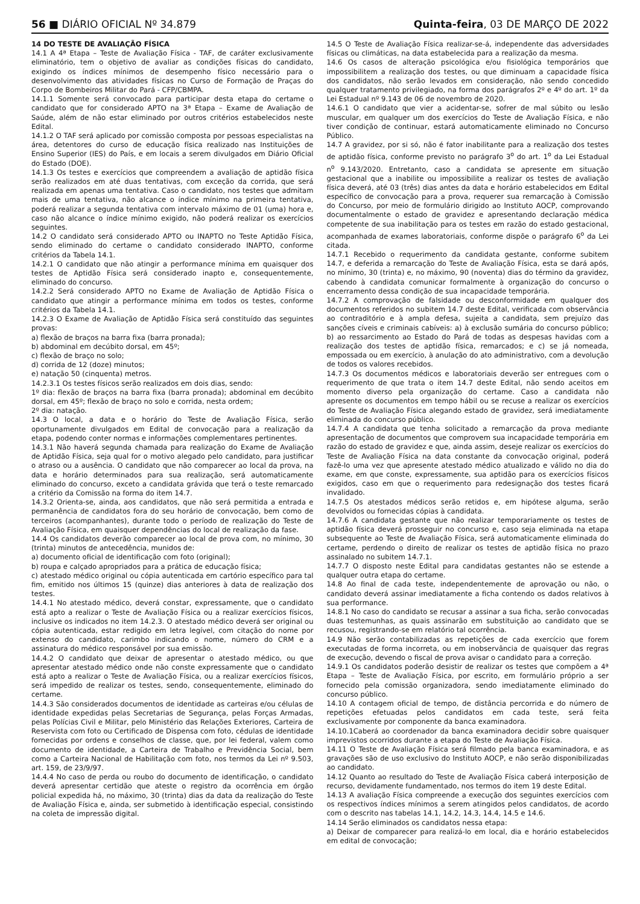56 ■ DIÁRIO OFICIAL Nº 34.879 Quinta-feira, 03 DE MARÇO DE 2022
14 DO TESTE DE AVALIAÇÃO FÍSICA
14.1 A 4ª Etapa – Teste de Avaliação Física - TAF, de caráter exclusivamente eliminatório, tem o objetivo de avaliar as condições físicas do candidato, exigindo os índices mínimos de desempenho físico necessário para o desenvolvimento das atividades físicas no Curso de Formação de Praças do Corpo de Bombeiros Militar do Pará - CFP/CBMPA.
14.1.1 Somente será convocado para participar desta etapa do certame o candidato que for considerado APTO na 3ª Etapa – Exame de Avaliação de Saúde, além de não estar eliminado por outros critérios estabelecidos neste Edital.
14.1.2 O TAF será aplicado por comissão composta por pessoas especialistas na área, detentores do curso de educação física realizado nas Instituições de Ensino Superior (IES) do País, e em locais a serem divulgados em Diário Oficial do Estado (DOE).
14.1.3 Os testes e exercícios que compreendem a avaliação de aptidão física serão realizados em até duas tentativas, com exceção da corrida, que será realizada em apenas uma tentativa. Caso o candidato, nos testes que admitam mais de uma tentativa, não alcance o índice mínimo na primeira tentativa, poderá realizar a segunda tentativa com intervalo máximo de 01 (uma) hora e, caso não alcance o índice mínimo exigido, não poderá realizar os exercícios seguintes.
14.2 O candidato será considerado APTO ou INAPTO no Teste Aptidão Física, sendo eliminado do certame o candidato considerado INAPTO, conforme critérios da Tabela 14.1.
14.2.1 O candidato que não atingir a performance mínima em quaisquer dos testes de Aptidão Física será considerado inapto e, consequentemente, eliminado do concurso.
14.2.2 Será considerado APTO no Exame de Avaliação de Aptidão Física o candidato que atingir a performance mínima em todos os testes, conforme critérios da Tabela 14.1.
14.2.3 O Exame de Avaliação de Aptidão Física será constituído das seguintes provas:
a) flexão de braços na barra fixa (barra pronada);
b) abdominal em decúbito dorsal, em 45º;
c) flexão de braço no solo;
d) corrida de 12 (doze) minutos;
e) natação 50 (cinquenta) metros.
14.2.3.1 Os testes físicos serão realizados em dois dias, sendo:
1º dia: flexão de braços na barra fixa (barra pronada); abdominal em decúbito dorsal, em 45º; flexão de braço no solo e corrida, nesta ordem;
2º dia: natação.
14.3 O local, a data e o horário do Teste de Avaliação Física, serão oportunamente divulgados em Edital de convocação para a realização da etapa, podendo conter normas e informações complementares pertinentes.
14.3.1 Não haverá segunda chamada para realização do Exame de Avaliação de Aptidão Física, seja qual for o motivo alegado pelo candidato, para justificar o atraso ou a ausência. O candidato que não comparecer ao local da prova, na data e horário determinados para sua realização, será automaticamente eliminado do concurso, exceto a candidata grávida que terá o teste remarcado a critério da Comissão na forma do item 14.7.
14.3.2 Orienta-se, ainda, aos candidatos, que não será permitida a entrada e permanência de candidatos fora do seu horário de convocação, bem como de terceiros (acompanhantes), durante todo o período de realização do Teste de Avaliação Física, em quaisquer dependências do local de realização da fase.
14.4 Os candidatos deverão comparecer ao local de prova com, no mínimo, 30 (trinta) minutos de antecedência, munidos de:
a) documento oficial de identificação com foto (original);
b) roupa e calçado apropriados para a prática de educação física;
c) atestado médico original ou cópia autenticada em cartório específico para tal fim, emitido nos últimos 15 (quinze) dias anteriores à data de realização dos testes.
14.4.1 No atestado médico, deverá constar, expressamente, que o candidato está apto a realizar o Teste de Avaliação Física ou a realizar exercícios físicos, inclusive os indicados no item 14.2.3. O atestado médico deverá ser original ou cópia autenticada, estar redigido em letra legível, com citação do nome por extenso do candidato, carimbo indicando o nome, número do CRM e a assinatura do médico responsável por sua emissão.
14.4.2 O candidato que deixar de apresentar o atestado médico, ou que apresentar atestado médico onde não conste expressamente que o candidato está apto a realizar o Teste de Avaliação Física, ou a realizar exercícios físicos, será impedido de realizar os testes, sendo, consequentemente, eliminado do certame.
14.4.3 São considerados documentos de identidade as carteiras e/ou células de identidade expedidas pelas Secretarias de Segurança, pelas Forças Armadas, pelas Polícias Civil e Militar, pelo Ministério das Relações Exteriores, Carteira de Reservista com foto ou Certificado de Dispensa com foto, cédulas de identidade fornecidas por ordens e conselhos de classe, que, por lei federal, valem como documento de identidade, a Carteira de Trabalho e Previdência Social, bem como a Carteira Nacional de Habilitação com foto, nos termos da Lei nº 9.503, art. 159, de 23/9/97.
14.4.4 No caso de perda ou roubo do documento de identificação, o candidato deverá apresentar certidão que ateste o registro da ocorrência em órgão policial expedida há, no máximo, 30 (trinta) dias da data da realização do Teste de Avaliação Física e, ainda, ser submetido à identificação especial, consistindo na coleta de impressão digital.
14.5 O Teste de Avaliação Física realizar-se-á, independente das adversidades físicas ou climáticas, na data estabelecida para a realização da mesma.
14.6 Os casos de alteração psicológica e/ou fisiológica temporários que impossibilitem a realização dos testes, ou que diminuam a capacidade física dos candidatos, não serão levados em consideração, não sendo concedido qualquer tratamento privilegiado, na forma dos parágrafos 2º e 4º do art. 1º da Lei Estadual nº 9.143 de 06 de novembro de 2020.
14.6.1 O candidato que vier a acidentar-se, sofrer de mal súbito ou lesão muscular, em qualquer um dos exercícios do Teste de Avaliação Física, e não tiver condição de continuar, estará automaticamente eliminado no Concurso Público.
14.7 A gravidez, por si só, não é fator inabilitante para a realização dos testes de aptidão física, conforme previsto no parágrafo 3<sup>o</sup> do art. 1<sup>o</sup> da Lei Estadual n<sup>o</sup> 9.143/2020. Entretanto, caso a candidata se apresente em situação gestacional que a inabilite ou impossibilite a realizar os testes de avaliação física deverá, até 03 (três) dias antes da data e horário estabelecidos em Edital específico de convocação para a prova, requerer sua remarcação à Comissão do Concurso, por meio de formulário dirigido ao Instituto AOCP, comprovando documentalmente o estado de gravidez e apresentando declaração médica competente de sua inabilitação para os testes em razão do estado gestacional, acompanhada de exames laboratoriais, conforme dispõe o parágrafo 6<sup>o</sup> da Lei citada.
14.7.1 Recebido o requerimento da candidata gestante, conforme subitem 14.7, e deferida a remarcação do Teste de Avaliação Física, esta se dará após, no mínimo, 30 (trinta) e, no máximo, 90 (noventa) dias do término da gravidez, cabendo à candidata comunicar formalmente à organização do concurso o encerramento dessa condição de sua incapacidade temporária.
14.7.2 A comprovação de falsidade ou desconformidade em qualquer dos documentos referidos no subitem 14.7 deste Edital, verificada com observância ao contraditório e à ampla defesa, sujeita a candidata, sem prejuízo das sanções cíveis e criminais cabíveis: a) à exclusão sumária do concurso público; b) ao ressarcimento ao Estado do Pará de todas as despesas havidas com a realização dos testes de aptidão física, remarcados; e c) se já nomeada, empossada ou em exercício, à anulação do ato administrativo, com a devolução de todos os valores recebidos.
14.7.3 Os documentos médicos e laboratoriais deverão ser entregues com o requerimento de que trata o item 14.7 deste Edital, não sendo aceitos em momento diverso pela organização do certame. Caso a candidata não apresente os documentos em tempo hábil ou se recuse a realizar os exercícios do Teste de Avaliação Física alegando estado de gravidez, será imediatamente eliminada do concurso público.
14.7.4 A candidata que tenha solicitado a remarcação da prova mediante apresentação de documentos que comprovem sua incapacidade temporária em razão do estado de gravidez e que, ainda assim, deseje realizar os exercícios do Teste de Avaliação Física na data constante da convocação original, poderá fazê-lo uma vez que apresente atestado médico atualizado e válido no dia do exame, em que conste, expressamente, sua aptidão para os exercícios físicos exigidos, caso em que o requerimento para redesignação dos testes ficará invalidado.
14.7.5 Os atestados médicos serão retidos e, em hipótese alguma, serão devolvidos ou fornecidas cópias à candidata.
14.7.6 A candidata gestante que não realizar temporariamente os testes de aptidão física deverá prosseguir no concurso e, caso seja eliminada na etapa subsequente ao Teste de Avaliação Física, será automaticamente eliminada do certame, perdendo o direito de realizar os testes de aptidão física no prazo assinalado no subitem 14.7.1.
14.7.7 O disposto neste Edital para candidatas gestantes não se estende a qualquer outra etapa do certame.
14.8 Ao final de cada teste, independentemente de aprovação ou não, o candidato deverá assinar imediatamente a ficha contendo os dados relativos à sua performance.
14.8.1 No caso do candidato se recusar a assinar a sua ficha, serão convocadas duas testemunhas, as quais assinarão em substituição ao candidato que se recusou, registrando-se em relatório tal ocorrência.
14.9 Não serão contabilizadas as repetições de cada exercício que forem executadas de forma incorreta, ou em inobservância de quaisquer das regras de execução, devendo o fiscal de prova avisar o candidato para a correção.
14.9.1 Os candidatos poderão desistir de realizar os testes que compõem a 4ª Etapa – Teste de Avaliação Física, por escrito, em formulário próprio a ser fornecido pela comissão organizadora, sendo imediatamente eliminado do concurso público.
14.10 A contagem oficial de tempo, de distância percorrida e do número de repetições efetuadas pelos candidatos em cada teste, será feita exclusivamente por componente da banca examinadora.
14.10.1Caberá ao coordenador da banca examinadora decidir sobre quaisquer imprevistos ocorridos durante a etapa do Teste de Avaliação Física.
14.11 O Teste de Avaliação Física será filmado pela banca examinadora, e as gravações são de uso exclusivo do Instituto AOCP, e não serão disponibilizadas ao candidato.
14.12 Quanto ao resultado do Teste de Avaliação Física caberá interposição de recurso, devidamente fundamentado, nos termos do item 19 deste Edital.
14.13 A avaliação Física compreende a execução dos seguintes exercícios com os respectivos índices mínimos a serem atingidos pelos candidatos, de acordo com o descrito nas tabelas 14.1, 14.2, 14.3, 14.4, 14.5 e 14.6.
14.14 Serão eliminados os candidatos nessa etapa:
a) Deixar de comparecer para realizá-lo em local, dia e horário estabelecidos em edital de convocação;